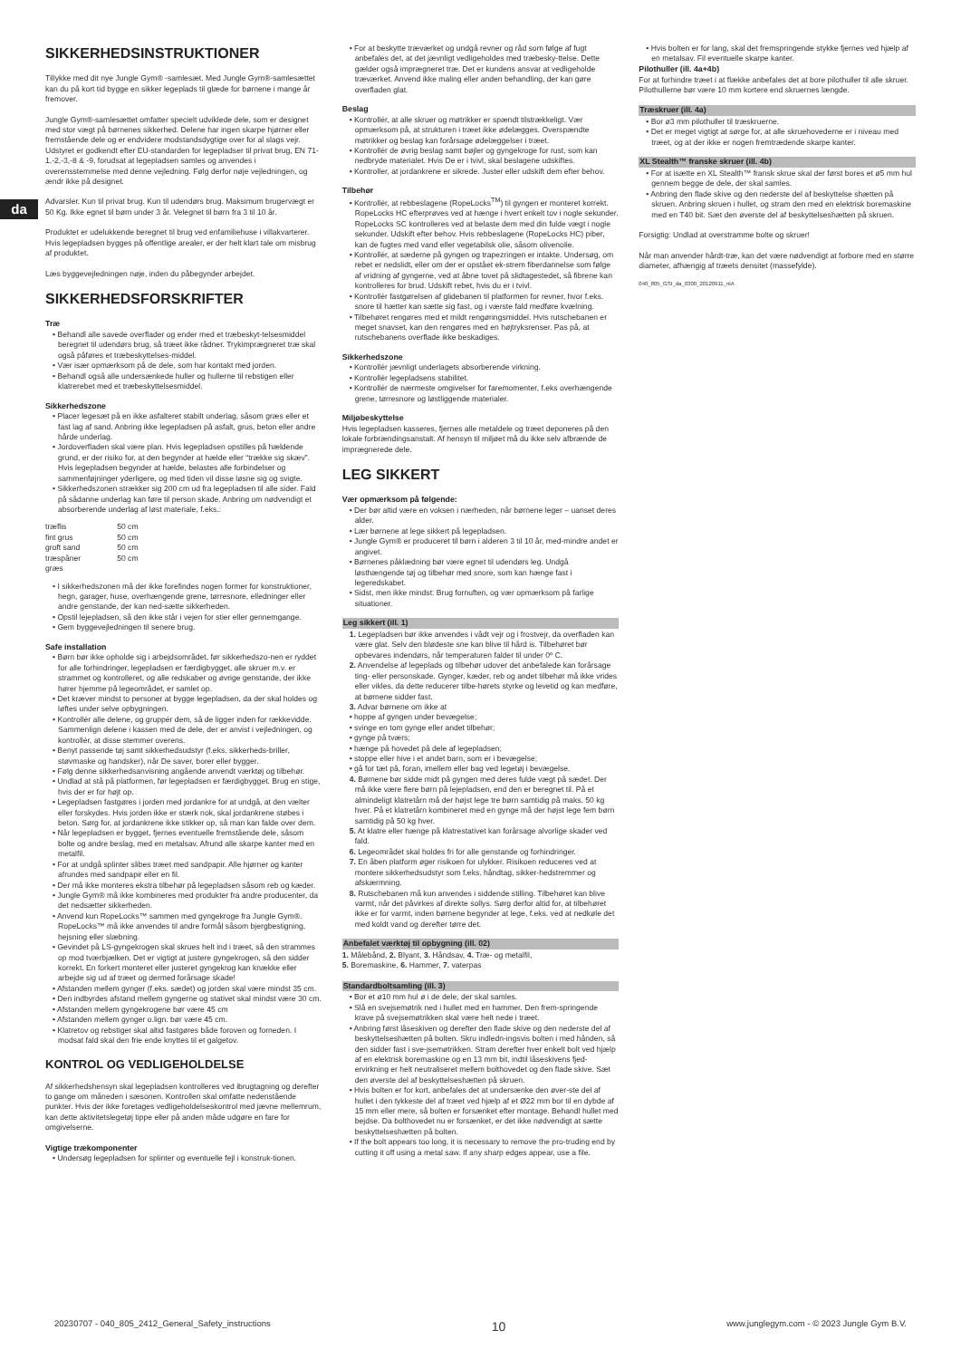da
SIKKERHEDSINSTRUKTIONER
Tillykke med dit nye Jungle Gym® -samlesæt. Med Jungle Gym®-samlesættet kan du på kort tid bygge en sikker legeplads til glæde for børnene i mange år fremover.
Jungle Gym®-samlesættet omfatter specielt udviklede dele, som er designet med stor vægt på børnenes sikkerhed. Delene har ingen skarpe hjørner eller fremstående dele og er endvidere modstandsdygtige over for al slags vejr. Udstyret er godkendt efter EU-standarden for legepladser til privat brug, EN 71-1,-2,-3,-8 & -9, forudsat at legepladsen samles og anvendes i overensstemmelse med denne vejledning. Følg derfor nøje vejledningen, og ændr ikke på designet.
Advarsler. Kun til privat brug. Kun til udendørs brug. Maksimum brugervægt er 50 Kg. Ikke egnet til børn under 3 år. Velegnet til børn fra 3 til 10 år.
Produktet er udelukkende beregnet til brug ved enfamiliehuse i villakvarterer. Hvis legepladsen bygges på offentlige arealer, er der helt klart tale om misbrug af produktet.
Læs byggevejledningen nøje, inden du påbegynder arbejdet.
SIKKERHEDSFORSKRIFTER
Træ
• Behandl alle savede overflader og ender med et træbeskyt-telsesmiddel beregnet til udendørs brug, så træet ikke rådner. Trykimprægneret træ skal også påføres et træbeskyttelses-middel.
• Vær især opmærksom på de dele, som har kontakt med jorden.
• Behandl også alle undersænkede huller og hullerne til rebstigen eller klatrerebet med et træbeskyttelsesmiddel.
Sikkerhedszone
• Placer legesæt på en ikke asfalteret stabilt underlag, såsom græs eller et fast lag af sand. Anbring ikke legepladsen på asfalt, grus, beton eller andre hårde underlag.
• Jordoverfladen skal være plan. Hvis legepladsen opstilles på hældende grund, er der risiko for, at den begynder at hælde eller “trække sig skæv”. Hvis legepladsen begynder at hælde, belastes alle forbindelser og sammenføjninger yderligere, og med tiden vil disse løsne sig og svigte.
• Sikkerhedszonen strækker sig 200 cm ud fra legepladsen til alle sider. Fald på sådanne underlag kan føre til person skade. Anbring om nødvendigt et absorberende underlag af løst materiale, f.eks.:
| træflis | 50 cm |
| fint grus | 50 cm |
| groft sand | 50 cm |
| træspåner | 50 cm |
| græs | |
• I sikkerhedszonen må der ikke forefindes nogen former for konstruktioner, hegn, garager, huse, overhængende grene, tørresnore, elledninger eller andre genstande, der kan ned-sætte sikkerheden.
• Opstil lejepladsen, så den ikke står i vejen for stier eller gennemgange.
• Gem byggevejledningen til senere brug.
Safe installation
• Børn bør ikke opholde sig i arbejdsområdet, før sikkerhedszo-nen er ryddet for alle forhindringer, legepladsen er færdigbygget, alle skruer m.v. er strammet og kontrolleret, og alle redskaber og øvrige genstande, der ikke hører hjemme på legeområdet, er samlet op.
• Det kræver mindst to personer at bygge legepladsen, da der skal holdes og løftes under selve opbygningen.
• Kontrollér alle delene, og gruppér dem, så de ligger inden for rækkevidde. Sammenlign delene i kassen med de dele, der er anvist i vejledningen, og kontrollér, at disse stemmer overens.
• Benyt passende tøj samt sikkerhedsudstyr (f.eks. sikkerheds-briller, støvmaske og handsker), når De saver, borer eller bygger.
• Følg denne sikkerhedsanvisning angående anvendt værktøj og tilbehør.
• Undlad at stå på platformen, før legepladsen er færdigbygget. Brug en stige, hvis der er for højt op.
• Legepladsen fastgøres i jorden med jordankre for at undgå, at den vælter eller forskydes. Hvis jorden ikke er stærk nok, skal jordankrene støbes i beton. Sørg for, at jordankrene ikke stikker op, så man kan falde over dem.
• Når legepladsen er bygget, fjernes eventuelle fremstående dele, såsom bolte og andre beslag, med en metalsav. Afrund alle skarpe kanter med en metalfil.
• For at undgå splinter slibes træet med sandpapir. Alle hjørner og kanter afrundes med sandpapir eller en fil.
• Der må ikke monteres ekstra tilbehør på legepladsen såsom reb og kæder.
• Jungle Gym® må ikke kombineres med produkter fra andre producenter, da det nedsætter sikkerheden.
• Anvend kun RopeLocks™ sammen med gyngekroge fra Jungle Gym®. RopeLocks™ må ikke anvendes til andre formål såsom bjergbestigning, hejsning eller slæbning.
• Gevindet på LS-gyngekrogen skal skrues helt ind i træet, så den strammes op mod tværbjælken. Det er vigtigt at justere gyngekrogen, så den sidder korrekt. En forkert monteret eller justeret gyngekrog kan knække eller arbejde sig ud af træet og dermed forårsage skade!
• Afstanden mellem gynger (f.eks. sædet) og jorden skal være mindst 35 cm.
• Den indbyrdes afstand mellem gyngerne og stativet skal mindst være 30 cm.
• Afstanden mellem gyngekrogene bør være 45 cm
• Afstanden mellem gynger o.lign. bør være 45 cm.
• Klatretov og rebstiger skal altid fastgøres både foroven og forneden. I modsat fald skal den frie ende knyttes til et galgetov.
KONTROL OG VEDLIGEHOLDELSE
Af sikkerhedshensyn skal legepladsen kontrolleres ved ibrugtagning og derefter to gange om måneden i sæsonen. Kontrollen skal omfatte nedenstående punkter. Hvis der ikke foretages vedligeholdelseskontrol med jævne mellemrum, kan dette aktivitetslegetøj tippe eller på anden måde udgøre en fare for omgivelserne.
Vigtige trækomponenter
• Undersøg legepladsen for splinter og eventuelle fejl i konstruk-tionen.
• For at beskytte træværket og undgå revner og råd som følge af fugt anbefales det, at det jævnligt vedligeholdes med træbesky-ttelse. Dette gælder også imprægneret træ. Det er kundens ansvar at vedligeholde træværket. Anvend ikke maling eller anden behandling, der kan gøre overfladen glat.
Beslag
• Kontrollér, at alle skruer og møtrikker er spændt tilstrækkeligt. Vær opmærksom på, at strukturen i træet ikke ødelægges. Overspændte møtrikker og beslag kan forårsage ødelæggelser i træet.
• Kontrollér de øvrig beslag samt bøjler og gyngekroge for rust, som kan nedbryde materialet. Hvis De er i tvivl, skal beslagene udskiftes.
• Kontroller, at jordankrene er sikrede. Juster eller udskift dem efter behov.
Tilbehør
• Kontrollér, at rebbeslagene (RopeLocks<sup>TM</sup>) til gyngen er monteret korrekt. RopeLocks HC efterprøves ved at hænge i hvert enkelt tov i nogle sekunder. RopeLocks SC kontrolleres ved at belaste dem med din fulde vægt i nogle sekunder. Udskift efter behov. Hvis rebbeslagene (RopeLocks HC) piber, kan de fugtes med vand eller vegetabilsk olie, såsom olivenolie.
• Kontrollér, at sæderne på gyngen og trapezringen er intakte. Undersøg, om rebet er nedslidt, eller om der er opstået ek-strem fiberdannelse som følge af vridning af gyngerne, ved at åbne tovet på slidtagestedet, så fibrene kan kontrolleres for brud. Udskift rebet, hvis du er i tvivl.
• Kontrollér fastgørelsen af glidebanen til platformen for revner, hvor f.eks. snore til hætter kan sætte sig fast, og i værste fald medføre kvælning.
• Tilbehøret rengøres med et mildt rengøringsmiddel. Hvis rutschebanen er meget snavset, kan den rengøres med en højtryksrenser. Pas på, at rutschebanens overflade ikke beskadiges.
Sikkerhedszone
• Kontrollér jævnligt underlagets absorberende virkning.
• Kontrollér legepladsens stabilitet.
• Kontrollér de nærmeste omgivelser for faremomenter, f.eks overhængende grene, tørresnore og løstliggende materialer.
Miljøbeskyttelse
Hvis legepladsen kasseres, fjernes alle metaldele og træet deponeres på den lokale forbrændingsanstalt. Af hensyn til miljøet må du ikke selv afbrænde de imprægnerede dele.
LEG SIKKERT
Vær opmærksom på følgende:
• Der bør altid være en voksen i nærheden, når børnene leger – uanset deres alder.
• Lær børnene at lege sikkert på legepladsen.
• Jungle Gym® er produceret til børn i alderen 3 til 10 år, med-mindre andet er angivet.
• Børnenes påklædning bør være egnet til udendørs leg. Undgå løsthængende tøj og tilbehør med snore, som kan hænge fast i legeredskabet.
• Sidst, men ikke mindst: Brug fornuften, og vær opmærksom på farlige situationer.
Leg sikkert (ill. 1)
1. Legepladsen bør ikke anvendes i vådt vejr og i frostvejr, da overfladen kan være glat. Selv den blødeste sne kan blive til hård is. Tilbehøret bør opbevares indendørs, når temperaturen falder til under 0º C.
2. Anvendelse af legeplads og tilbehør udover det anbefalede kan forårsage ting- eller personskade. Gynger, kæder, reb og andet tilbehør må ikke vrides eller vikles, da dette reducerer tilbe-hørets styrke og levetid og kan medføre, at børnene sidder fast.
3. Advar børnene om ikke at
• hoppe af gyngen under bevægelse;
• svinge en tom gynge eller andet tilbehør;
• gynge på tværs;
• hænge på hovedet på dele af legepladsen;
• stoppe eller hive i et andet barn, som er i bevægelse;
• gå for tæt på, foran, imellem eller bag ved legetøj i bevægelse.
4. Børnene bør sidde midt på gyngen med deres fulde vægt på sædet. Der må ikke være flere børn på lejepladsen, end den er beregnet til. På et almindeligt klatretårn må der højst lege tre børn samtidig på maks. 50 kg hver. På et klatretårn kombineret med en gynge må der højst lege fem børn samtidig på 50 kg hver.
5. At klatre eller hænge på klatrestativet kan forårsage alvorlige skader ved fald.
6. Legeområdet skal holdes fri for alle genstande og forhindringer.
7. En åben platform øger risikoen for ulykker. Risikoen reduceres ved at montere sikkerhedsudstyr som f.eks. håndtag, sikker-hedstremmer og afskærmning.
8. Rutschebanen må kun anvendes i siddende stilling. Tilbehøret kan blive varmt, når det påvirkes af direkte sollys. Sørg derfor altid for, at tilbehøret ikke er for varmt, inden børnene begynder at lege, f.eks. ved at nedkøle det med koldt vand og derefter tørre det.
Anbefalet værktøj til opbygning (ill. 02)
1. Målebånd, 2. Blyant, 3. Håndsav, 4. Træ- og metalfil,
5. Boremaskine, 6. Hammer, 7. vaterpas
Standardboltsamling (ill. 3)
• Bor et ø10 mm hul ø i de dele, der skal samles.
• Slå en svejsemøtrik ned i hullet med en hammer. Den frem-springende krave på svejsemøtrikken skal være helt nede i træet.
• Anbring først låseskiven og derefter den flade skive og den nederste del af beskyttelseshætten på bolten. Skru indledn-ingsvis bolten i med hånden, så den sidder fast i sve-jsemøtrikken. Stram derefter hver enkelt bolt ved hjælp af en elektrisk boremaskine og en 13 mm bit, indtil låseskivens fjed-ervirkning er helt neutraliseret mellem bolthovedet og den flade skive. Sæt den øverste del af beskyttelseshætten på skruen.
• Hvis bolten er for kort, anbefales det at undersænke den øver-ste del af hullet i den tykkeste del af træet ved hjælp af et Ø22 mm bor til en dybde af 15 mm eller mere, så bolten er forsænket efter montage. Behandl hullet med bejdse. Da bolthovedet nu er forsænket, er det ikke nødvendigt at sætte beskyttelseshætten på bolten.
• If the bolt appears too long, it is necessary to remove the pro-truding end by cutting it off using a metal saw. If any sharp edges appear, use a file.
• Hvis bolten er for lang, skal det fremspringende stykke fjernes ved hjælp af en metalsav. Fil eventuelle skarpe kanter.
Pilothuller (ill. 4a+4b)
For at forhindre træet i at flække anbefales det at bore pilothuller til alle skruer. Pilothullerne bør være 10 mm kortere end skruernes længde.
Træskruer (ill. 4a)
• Bor ø3 mm pilothuller til træskruerne.
• Det er meget vigtigt at sørge for, at alle skruehovederne er i niveau med træet, og at der ikke er nogen fremtrædende skarpe kanter.
XL Stealth™ franske skruer (ill. 4b)
• For at isætte en XL Stealth™ fransk skrue skal der først bores et ø5 mm hul gennem begge de dele, der skal samles.
• Anbring den flade skive og den nederste del af beskyttelse shætten på skruen. Anbring skruen i hullet, og stram den med en elektrisk boremaskine med en T40 bit. Sæt den øverste del af beskyttelseshætten på skruen.
Forsigtig: Undlad at overstramme bolte og skruer!
Når man anvender hårdt-træ, kan det være nødvendigt at forbore med en større diameter, afhængig af træets densitet (massefylde).
040_805_GSI_da_0300_20120911_nlA
20230707 - 040_805_2412_General_Safety_instructions 10 www.junglegym.com - © 2023 Jungle Gym B.V.